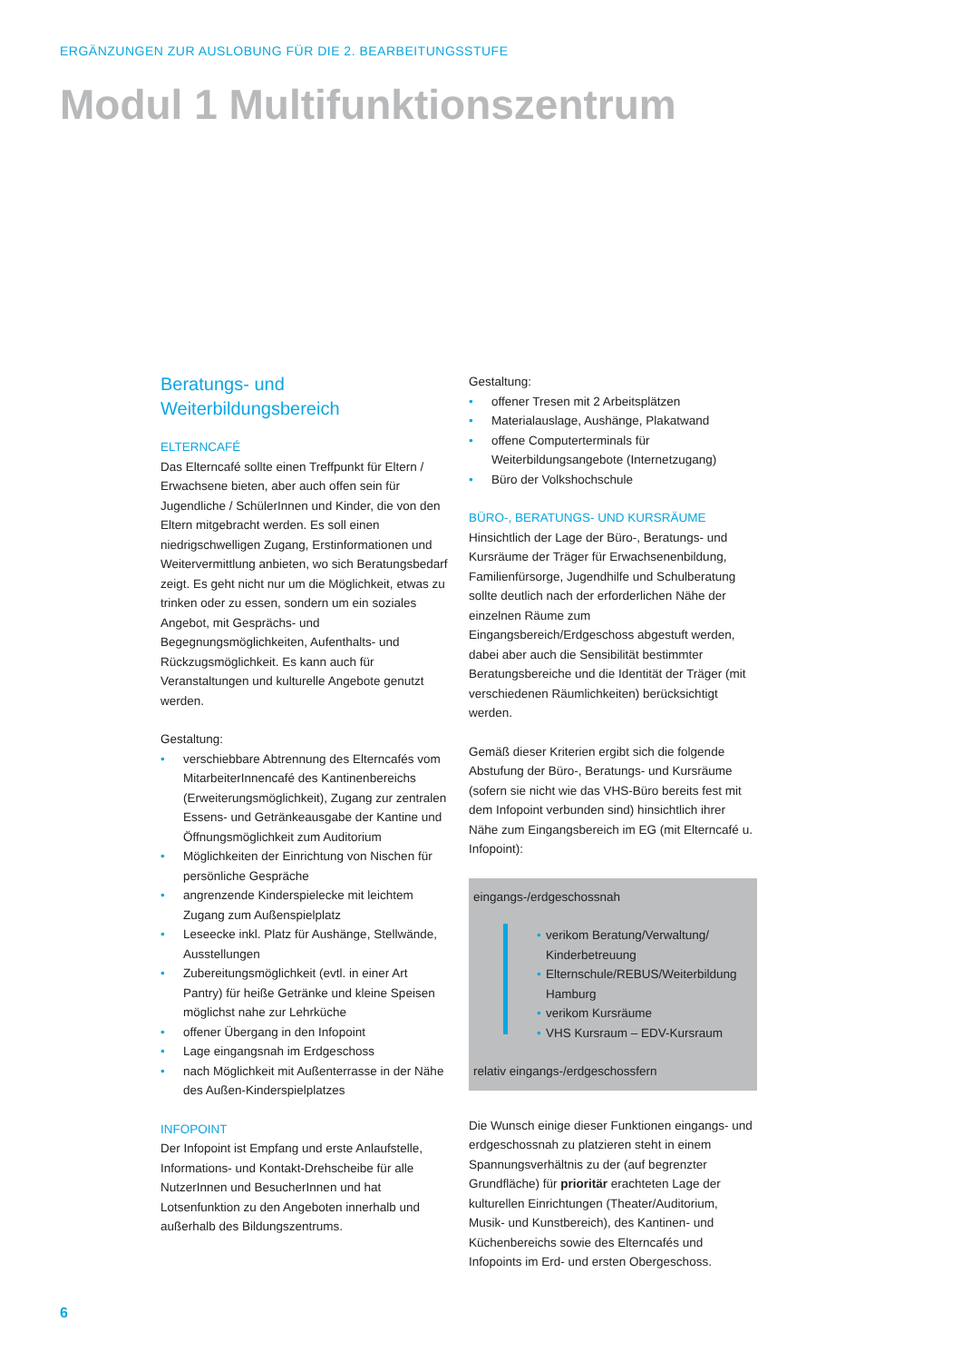ERGÄNZUNGEN ZUR AUSLOBUNG FÜR DIE 2. BEARBEITUNGSSTUFE
Modul 1 Multifunktionszentrum
Beratungs- und
Weiterbildungsbereich
ELTERNCAFÉ
Das Elterncafé sollte einen Treffpunkt für Eltern / Erwachsene bieten, aber auch offen sein für Jugendliche / SchülerInnen und Kinder, die von den Eltern mitgebracht werden. Es soll einen niedrigschwelligen Zugang, Erstinformationen und Weitervermittlung anbieten, wo sich Beratungsbedarf zeigt. Es geht nicht nur um die Möglichkeit, etwas zu trinken oder zu essen, sondern um ein soziales Angebot, mit Gesprächs- und Begegnungsmöglichkeiten, Aufenthalts- und Rückzugsmöglichkeit. Es kann auch für Veranstaltungen und kulturelle Angebote genutzt werden.
Gestaltung:
• verschiebbare Abtrennung des Elterncafés vom MitarbeiterInnencafé des Kantinenbereichs (Erweiterungsmöglichkeit), Zugang zur zentralen Essens- und Getränkeausgabe der Kantine und Öffnungsmöglichkeit zum Auditorium
• Möglichkeiten der Einrichtung von Nischen für persönliche Gespräche
• angrenzende Kinderspielecke mit leichtem Zugang zum Außenspielplatz
• Leseecke inkl. Platz für Aushänge, Stellwände, Ausstellungen
• Zubereitungsmöglichkeit (evtl. in einer Art Pantry) für heiße Getränke und kleine Speisen möglichst nahe zur Lehrküche
• offener Übergang in den Infopoint
• Lage eingangsnah im Erdgeschoss
• nach Möglichkeit mit Außenterrasse in der Nähe des Außen-Kinderspielplatzes
INFOPOINT
Der Infopoint ist Empfang und erste Anlaufstelle, Informations- und Kontakt-Drehscheibe für alle NutzerInnen und BesucherInnen und hat Lotsenfunktion zu den Angeboten innerhalb und außerhalb des Bildungszentrums.
Gestaltung:
• offener Tresen mit 2 Arbeitsplätzen
• Materialauslage, Aushänge, Plakatwand
• offene Computerterminals für Weiterbildungsangebote (Internetzugang)
• Büro der Volkshochschule
BÜRO-, BERATUNGS- UND KURSRÄUME
Hinsichtlich der Lage der Büro-, Beratungs- und Kursräume der Träger für Erwachsenenbildung, Familienfürsorge, Jugendhilfe und Schulberatung sollte deutlich nach der erforderlichen Nähe der einzelnen Räume zum Eingangsbereich/Erdgeschoss abgestuft werden, dabei aber auch die Sensibilität bestimmter Beratungsbereiche und die Identität der Träger (mit verschiedenen Räumlichkeiten) berücksichtigt werden.
Gemäß dieser Kriterien ergibt sich die folgende Abstufung der Büro-, Beratungs- und Kursräume (sofern sie nicht wie das VHS-Büro bereits fest mit dem Infopoint verbunden sind) hinsichtlich ihrer Nähe zum Eingangsbereich im EG (mit Elterncafé u. Infopoint):
eingangs-/erdgeschossnah
• verikom Beratung/Verwaltung/ Kinderbetreuung
• Elternschule/REBUS/Weiterbildung Hamburg
• verikom Kursräume
• VHS Kursraum – EDV-Kursraum
relativ eingangs-/erdgeschossfern
Die Wunsch einige dieser Funktionen eingangs- und erdgeschossnah zu platzieren steht in einem Spannungsverhältnis zu der (auf begrenzter Grundfläche) für prioritär erachteten Lage der kulturellen Einrichtungen (Theater/Auditorium, Musik- und Kunstbereich), des Kantinen- und Küchenbereichs sowie des Elterncafés und Infopoints im Erd- und ersten Obergeschoss.
6